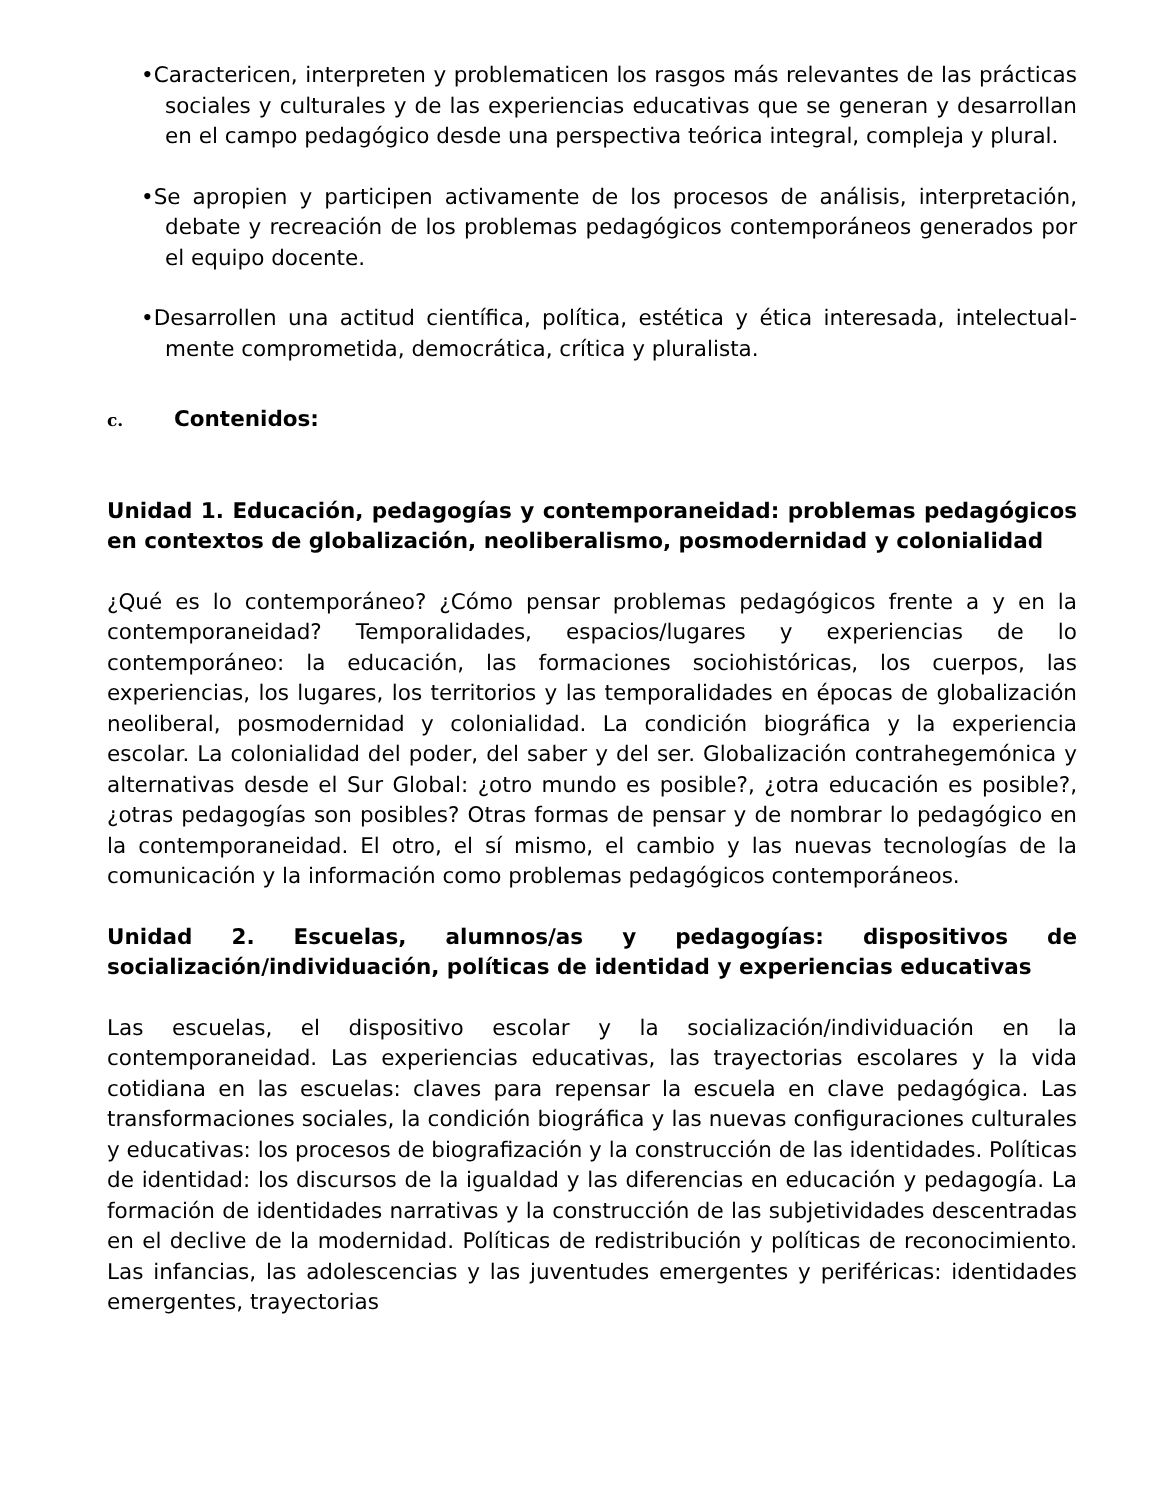•Caractericen, interpreten y problematicen los rasgos más relevantes de las prácticas sociales y culturales y de las experiencias educativas que se generan y desarrollan en el campo pedagógico desde una perspectiva teórica integral, compleja y plural.
•Se apropien y participen activamente de los procesos de análisis, interpretación, debate y recreación de los problemas pedagógicos contemporáneos generados por el equipo docente.
•Desarrollen una actitud científica, política, estética y ética interesada, intelectual-mente comprometida, democrática, crítica y pluralista.
c. Contenidos:
Unidad 1. Educación, pedagogías y contemporaneidad: problemas pedagógicos en contextos de globalización, neoliberalismo, posmodernidad y colonialidad
¿Qué es lo contemporáneo? ¿Cómo pensar problemas pedagógicos frente a y en la contemporaneidad? Temporalidades, espacios/lugares y experiencias de lo contemporáneo: la educación, las formaciones sociohistóricas, los cuerpos, las experiencias, los lugares, los territorios y las temporalidades en épocas de globalización neoliberal, posmodernidad y colonialidad. La condición biográfica y la experiencia escolar. La colonialidad del poder, del saber y del ser. Globalización contrahegemónica y alternativas desde el Sur Global: ¿otro mundo es posible?, ¿otra educación es posible?, ¿otras pedagogías son posibles? Otras formas de pensar y de nombrar lo pedagógico en la contemporaneidad. El otro, el sí mismo, el cambio y las nuevas tecnologías de la comunicación y la información como problemas pedagógicos contemporáneos.
Unidad 2. Escuelas, alumnos/as y pedagogías: dispositivos de socialización/individuación, políticas de identidad y experiencias educativas
Las escuelas, el dispositivo escolar y la socialización/individuación en la contemporaneidad. Las experiencias educativas, las trayectorias escolares y la vida cotidiana en las escuelas: claves para repensar la escuela en clave pedagógica. Las transformaciones sociales, la condición biográfica y las nuevas configuraciones culturales y educativas: los procesos de biografización y la construcción de las identidades. Políticas de identidad: los discursos de la igualdad y las diferencias en educación y pedagogía. La formación de identidades narrativas y la construcción de las subjetividades descentradas en el declive de la modernidad. Políticas de redistribución y políticas de reconocimiento. Las infancias, las adolescencias y las juventudes emergentes y periféricas: identidades emergentes, trayectorias